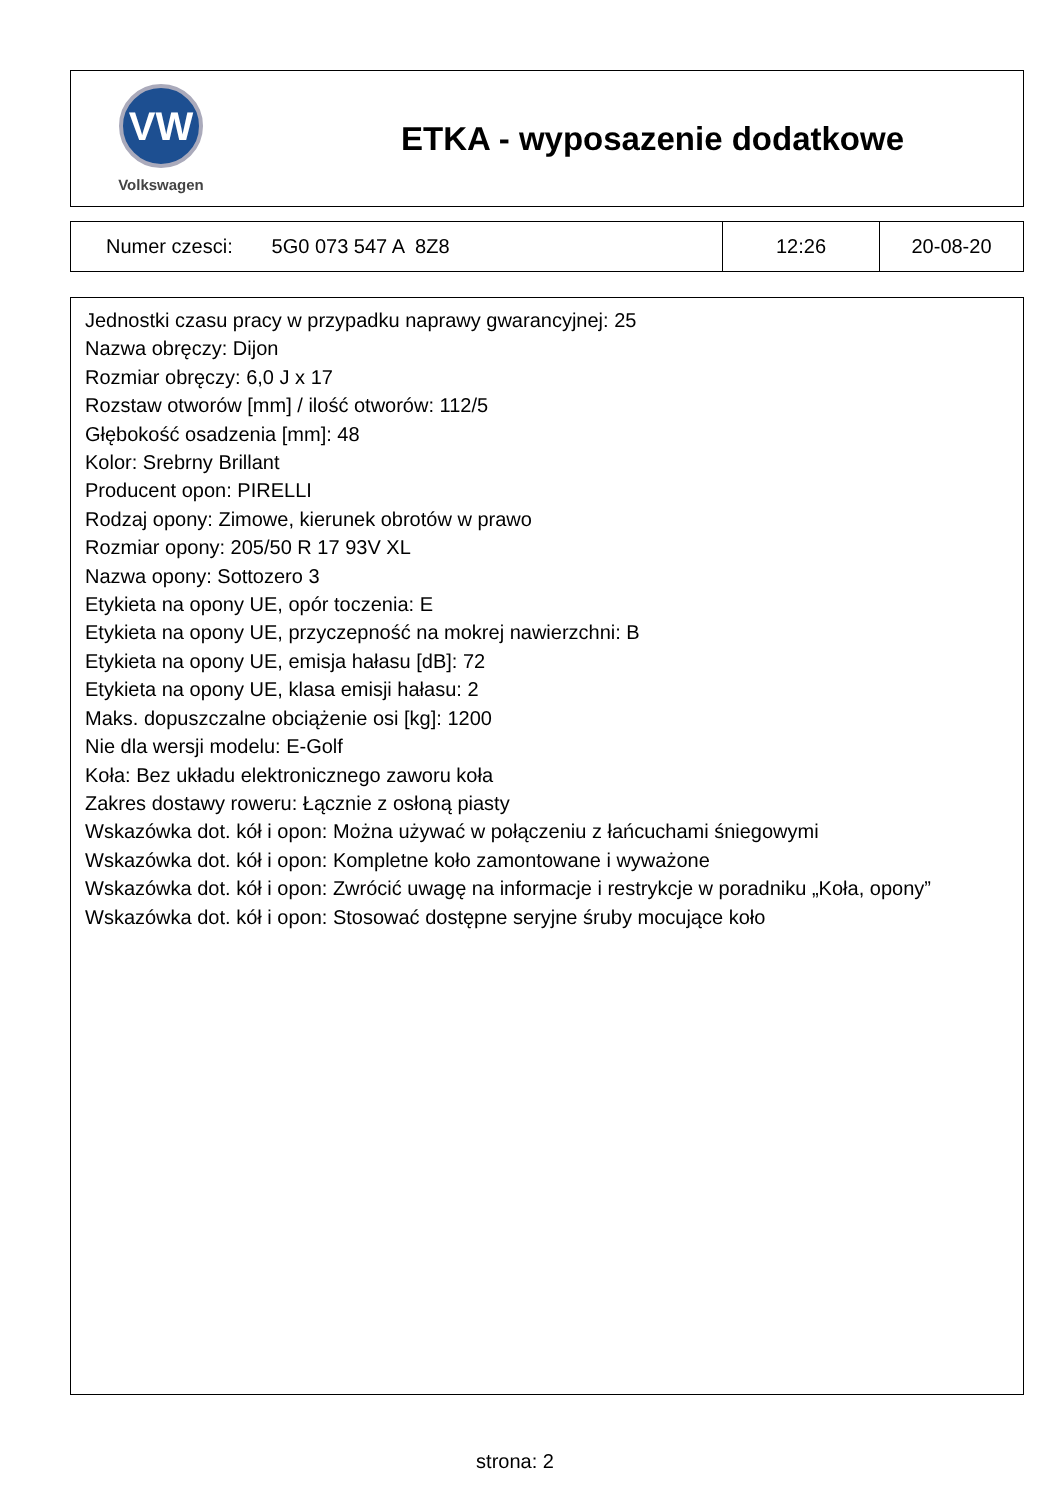VW
Volkswagen
ETKA - wyposazenie dodatkowe
| Numer czesci: 5G0 073 547 A 8Z8 | 12:26 | 20-08-20 |
Jednostki czasu pracy w przypadku naprawy gwarancyjnej: 25
Nazwa obręczy: Dijon
Rozmiar obręczy: 6,0 J x 17
Rozstaw otworów [mm] / ilość otworów: 112/5
Głębokość osadzenia [mm]: 48
Kolor: Srebrny Brillant
Producent opon: PIRELLI
Rodzaj opony: Zimowe, kierunek obrotów w prawo
Rozmiar opony: 205/50 R 17 93V XL
Nazwa opony: Sottozero 3
Etykieta na opony UE, opór toczenia: E
Etykieta na opony UE, przyczepność na mokrej nawierzchni: B
Etykieta na opony UE, emisja hałasu [dB]: 72
Etykieta na opony UE, klasa emisji hałasu: 2
Maks. dopuszczalne obciążenie osi [kg]: 1200
Nie dla wersji modelu: E-Golf
Koła: Bez układu elektronicznego zaworu koła
Zakres dostawy roweru: Łącznie z osłoną piasty
Wskazówka dot. kół i opon: Można używać w połączeniu z łańcuchami śniegowymi
Wskazówka dot. kół i opon: Kompletne koło zamontowane i wyważone
Wskazówka dot. kół i opon: Zwrócić uwagę na informacje i restrykcje w poradniku „Koła, opony”
Wskazówka dot. kół i opon: Stosować dostępne seryjne śruby mocujące koło
strona: 2